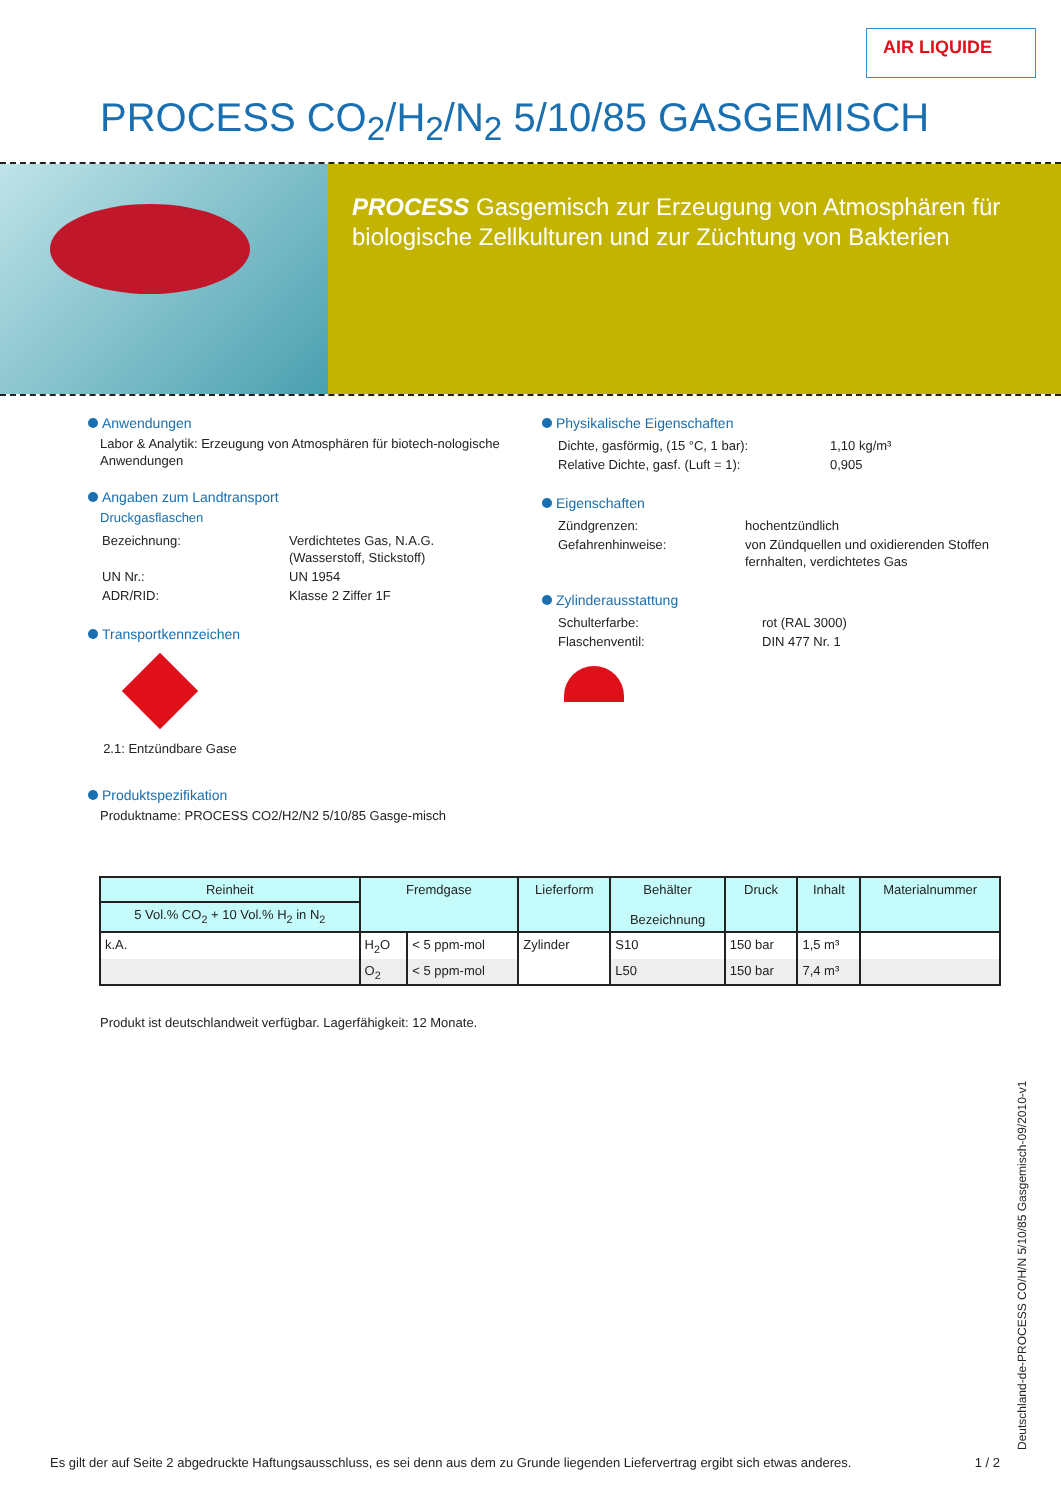AIR LIQUIDE
PROCESS CO<sub>2</sub>/H<sub>2</sub>/N<sub>2</sub> 5/10/85 GASGEMISCH
PROCESS Gasgemisch zur Erzeugung von Atmosphären für biologische Zellkulturen und zur Züchtung von Bakterien
Anwendungen
Labor & Analytik: Erzeugung von Atmosphären für biotech-nologische Anwendungen
Angaben zum Landtransport
Druckgasflaschen
| Bezeichnung: | Verdichtetes Gas, N.A.G. (Wasserstoff, Stickstoff) |
| UN Nr.: | UN 1954 |
| ADR/RID: | Klasse 2 Ziffer 1F |
Transportkennzeichen
2.1: Entzündbare Gase
Produktspezifikation
Produktname: PROCESS CO2/H2/N2 5/10/85 Gasge-misch
Physikalische Eigenschaften
| Dichte, gasförmig, (15 °C, 1 bar): | 1,10 kg/m³ |
| Relative Dichte, gasf. (Luft = 1): | 0,905 |
Eigenschaften
| Zündgrenzen: | hochentzündlich |
| Gefahrenhinweise: | von Zündquellen und oxidierenden Stoffen fernhalten, verdichtetes Gas |
Zylinderausstattung
| Schulterfarbe: | rot (RAL 3000) |
| Flaschenventil: | DIN 477 Nr. 1 |
| Reinheit 5 Vol.% CO<sub>2</sub> + 10 Vol.% H<sub>2</sub> in N<sub>2</sub> | Fremdgase | | Lieferform | Behälter Bezeichnung | Druck | Inhalt | Materialnummer |
| --- | --- | --- | --- | --- | --- | --- | --- |
| k.A. | H<sub>2</sub>O | < 5 ppm-mol | Zylinder | S10 | 150 bar | 1,5 m³ | |
| | O<sub>2</sub> | < 5 ppm-mol | | L50 | 150 bar | 7,4 m³ | |
Produkt ist deutschlandweit verfügbar. Lagerfähigkeit: 12 Monate.
Deutschland-de-PROCESS CO/H/N 5/10/85 Gasgemisch-09/2010-v1
Es gilt der auf Seite 2 abgedruckte Haftungsausschluss, es sei denn aus dem zu Grunde liegenden Liefervertrag ergibt sich etwas anderes. 1 / 2